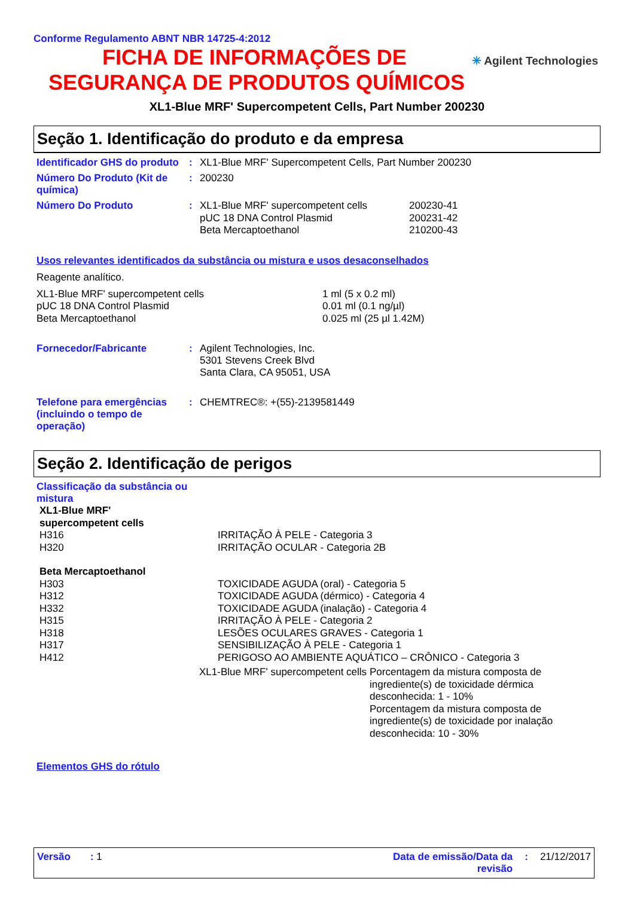Conforme Regulamento ABNT NBR 14725-4:2012
✳ Agilent Technologies
FICHA DE INFORMAÇÕES DE
SEGURANÇA DE PRODUTOS QUÍMICOS
XL1-Blue MRF' Supercompetent Cells, Part Number 200230
Seção 1. Identificação do produto e da empresa
Identificador GHS do produto
: XL1-Blue MRF' Supercompetent Cells, Part Number 200230
Número Do Produto (Kit de química)
: 200230
Número Do Produto :
| XL1-Blue MRF' supercompetent cells | 200230-41 |
| pUC 18 DNA Control Plasmid | 200231-42 |
| Beta Mercaptoethanol | 210200-43 |
Usos relevantes identificados da substância ou mistura e usos desaconselhados
Reagente analítico.
| XL1-Blue MRF' supercompetent cells | 1 ml (5 x 0.2 ml) |
| pUC 18 DNA Control Plasmid | 0.01 ml (0.1 ng/µl) |
| Beta Mercaptoethanol | 0.025 ml (25 µl 1.42M) |
Fornecedor/Fabricante : Agilent Technologies, Inc.
5301 Stevens Creek Blvd
Santa Clara, CA 95051, USA
Telefone para emergências (incluindo o tempo de operação)
: CHEMTREC®: +(55)-2139581449
Seção 2. Identificação de perigos
Classificação da substância ou mistura
| XL1-Blue MRF' supercompetent cells | |
| H316 | IRRITAÇÃO À PELE - Categoria 3 |
| H320 | IRRITAÇÃO OCULAR - Categoria 2B |
| Beta Mercaptoethanol | |
| H303 | TOXICIDADE AGUDA (oral) - Categoria 5 |
| H312 | TOXICIDADE AGUDA (dérmico) - Categoria 4 |
| H332 | TOXICIDADE AGUDA (inalação) - Categoria 4 |
| H315 | IRRITAÇÃO À PELE - Categoria 2 |
| H318 | LESÕES OCULARES GRAVES - Categoria 1 |
| H317 | SENSIBILIZAÇÃO À PELE - Categoria 1 |
| H412 | PERIGOSO AO AMBIENTE AQUÁTICO – CRÔNICO - Categoria 3 |
| XL1-Blue MRF' supercompetent cells | Porcentagem da mistura composta de ingrediente(s) de toxicidade dérmica desconhecida: 1 - 10% Porcentagem da mistura composta de ingrediente(s) de toxicidade por inalação desconhecida: 10 - 30% |
Elementos GHS do rótulo
Versão : 1 Data de emissão/Data da revisão
: 21/12/2017